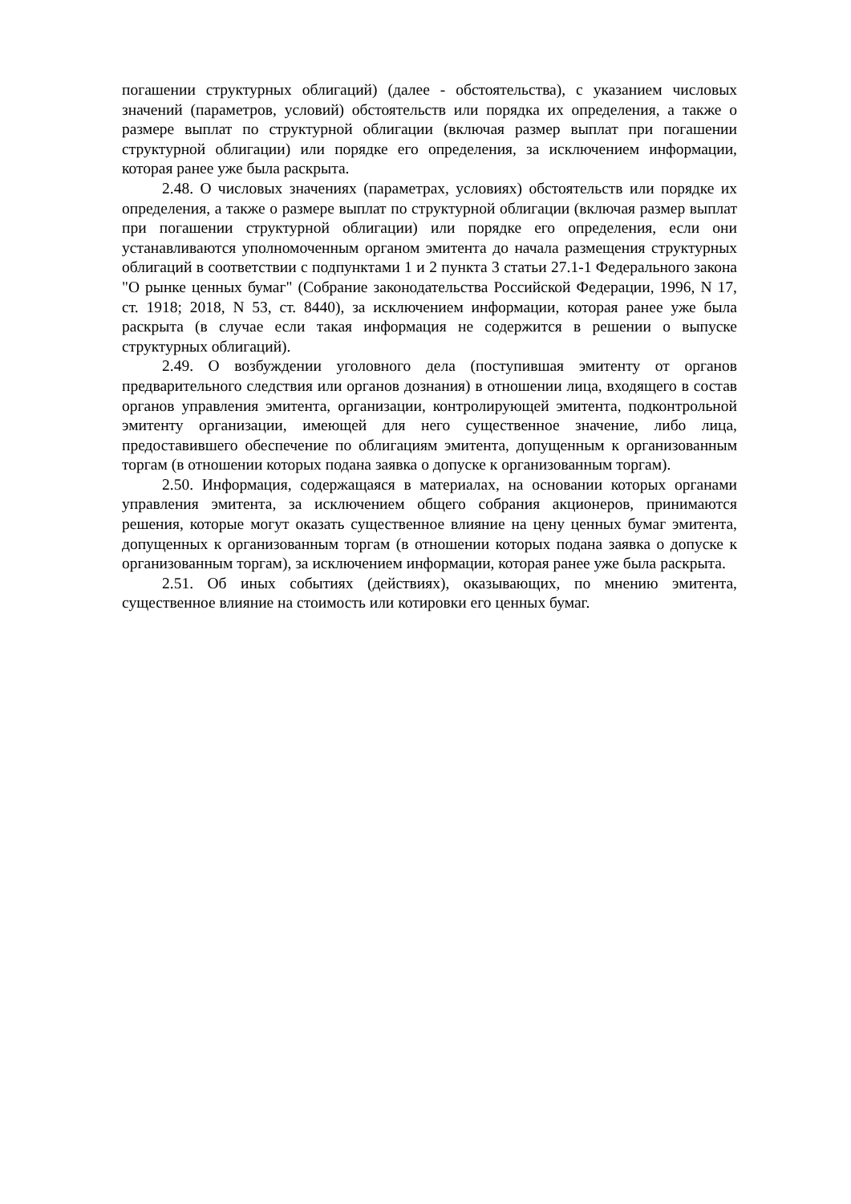погашении структурных облигаций) (далее - обстоятельства), с указанием числовых значений (параметров, условий) обстоятельств или порядка их определения, а также о размере выплат по структурной облигации (включая размер выплат при погашении структурной облигации) или порядке его определения, за исключением информации, которая ранее уже была раскрыта.
2.48. О числовых значениях (параметрах, условиях) обстоятельств или порядке их определения, а также о размере выплат по структурной облигации (включая размер выплат при погашении структурной облигации) или порядке его определения, если они устанавливаются уполномоченным органом эмитента до начала размещения структурных облигаций в соответствии с подпунктами 1 и 2 пункта 3 статьи 27.1-1 Федерального закона "О рынке ценных бумаг" (Собрание законодательства Российской Федерации, 1996, N 17, ст. 1918; 2018, N 53, ст. 8440), за исключением информации, которая ранее уже была раскрыта (в случае если такая информация не содержится в решении о выпуске структурных облигаций).
2.49. О возбуждении уголовного дела (поступившая эмитенту от органов предварительного следствия или органов дознания) в отношении лица, входящего в состав органов управления эмитента, организации, контролирующей эмитента, подконтрольной эмитенту организации, имеющей для него существенное значение, либо лица, предоставившего обеспечение по облигациям эмитента, допущенным к организованным торгам (в отношении которых подана заявка о допуске к организованным торгам).
2.50. Информация, содержащаяся в материалах, на основании которых органами управления эмитента, за исключением общего собрания акционеров, принимаются решения, которые могут оказать существенное влияние на цену ценных бумаг эмитента, допущенных к организованным торгам (в отношении которых подана заявка о допуске к организованным торгам), за исключением информации, которая ранее уже была раскрыта.
2.51. Об иных событиях (действиях), оказывающих, по мнению эмитента, существенное влияние на стоимость или котировки его ценных бумаг.